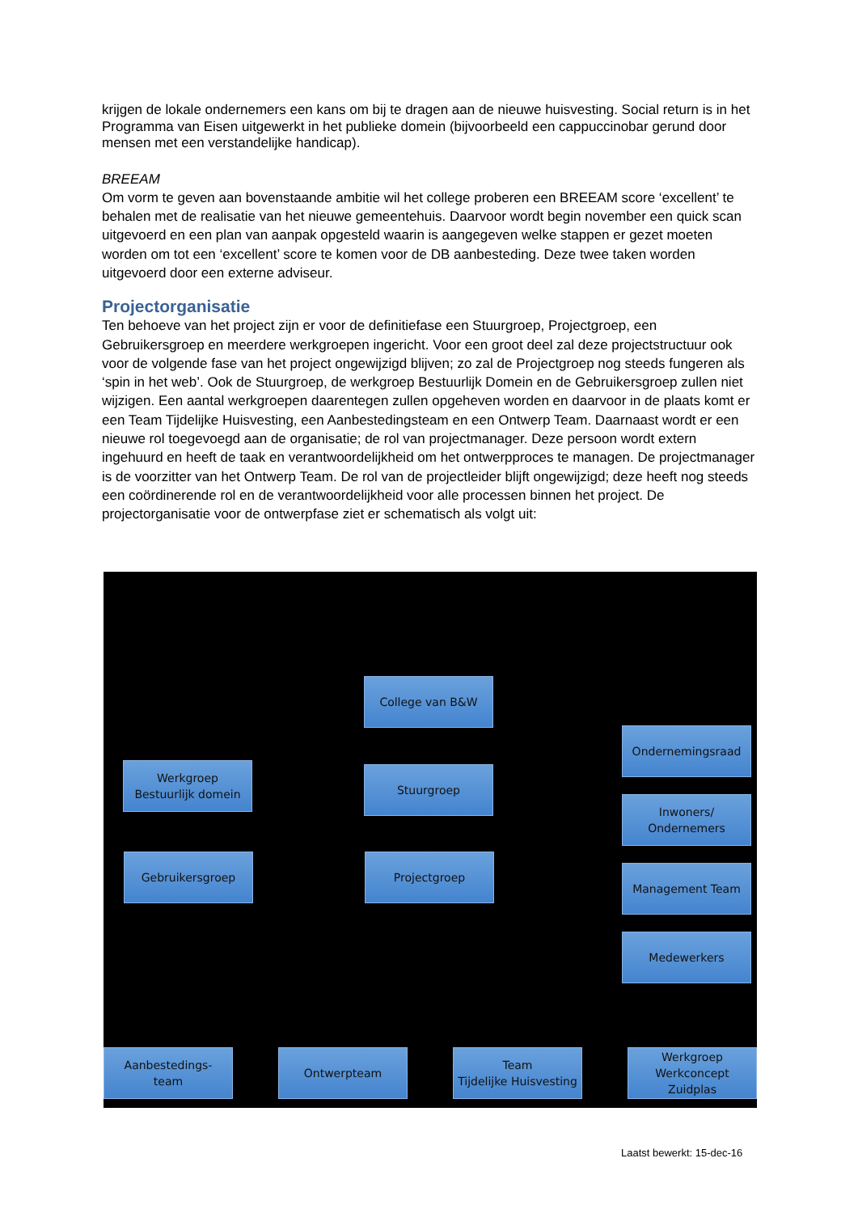krijgen de lokale ondernemers een kans om bij te dragen aan de nieuwe huisvesting. Social return is in het Programma van Eisen uitgewerkt in het publieke domein (bijvoorbeeld een cappuccinobar gerund door mensen met een verstandelijke handicap).
BREEAM
Om vorm te geven aan bovenstaande ambitie wil het college proberen een BREEAM score ‘excellent’ te behalen met de realisatie van het nieuwe gemeentehuis. Daarvoor wordt begin november een quick scan uitgevoerd en een plan van aanpak opgesteld waarin is aangegeven welke stappen er gezet moeten worden om tot een ‘excellent’ score te komen voor de DB aanbesteding. Deze twee taken worden uitgevoerd door een externe adviseur.
Projectorganisatie
Ten behoeve van het project zijn er voor de definitiefase een Stuurgroep, Projectgroep, een Gebruikersgroep en meerdere werkgroepen ingericht. Voor een groot deel zal deze projectstructuur ook voor de volgende fase van het project ongewijzigd blijven; zo zal de Projectgroep nog steeds fungeren als ‘spin in het web’. Ook de Stuurgroep, de werkgroep Bestuurlijk Domein en de Gebruikersgroep zullen niet wijzigen. Een aantal werkgroepen daarentegen zullen opgeheven worden en daarvoor in de plaats komt er een Team Tijdelijke Huisvesting, een Aanbestedingsteam en een Ontwerp Team. Daarnaast wordt er een nieuwe rol toegevoegd aan de organisatie; de rol van projectmanager. Deze persoon wordt extern ingehuurd en heeft de taak en verantwoordelijkheid om het ontwerpproces te managen. De projectmanager is de voorzitter van het Ontwerp Team. De rol van de projectleider blijft ongewijzigd; deze heeft nog steeds een coördinerende rol en de verantwoordelijkheid voor alle processen binnen het project. De projectorganisatie voor de ontwerpfase ziet er schematisch als volgt uit:
College van B&W
Ondernemingsraad
Werkgroep
Bestuurlijk domein
Stuurgroep
Inwoners/
Ondernemers
Gebruikersgroep Projectgroep
Management Team
Medewerkers
Aanbestedings-
team
Ontwerpteam
Team
Tijdelijke Huisvesting
Werkgroep
Werkconcept
Zuidplas
Laatst bewerkt: 15-dec-16